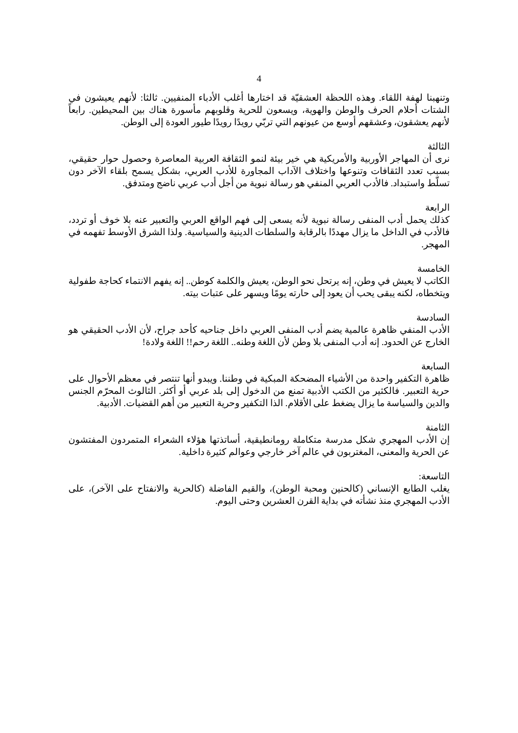4
وتنهبنا لهفة اللقاء. وهذه اللحظة العشقيّة قد اختارها أغلب الأدباء المنفيين. ثالثا: لأنهم يعيشون في الشتات أحلام الحرف والوطن والهوية، ويسعون للحرية وقلوبهم مأسورة هناك بين المحيطين. رابعاً لأنهم يعشقون، وعشقهم أوسع من عيونهم التي تربّي رويدًا رويدًا طيور العودة إلى الوطن.
الثالثة
نرى أن المهاجر الأوربية والأمريكية هي خير بيئة لنمو الثقافة العربية المعاصرة وحصول حوار حقيقي، بسبب تعدد الثقافات وتنوعها واختلاف الآداب المجاورة للأدب العربي، بشكل يسمح بلقاء الآخر دون تسلّط واستبداد. فالأدب العربي المنفي هو رسالة نبوية من أجل أدب عربي ناضج ومتدفق.
الرابعة
كذلك يحمل أدب المنفى رسالة نبوية لأنه يسعى إلى فهم الواقع العربي والتعبير عنه بلا خوف أو تردد، فالأدب في الداخل ما يزال مهددًا بالرقابة والسلطات الدينية والسياسية. ولذا الشرق الأوسط تفهمه في المهجر.
الخامسة
الكاتب لا يعيش في وطن، إنه يرتحل نحو الوطن، يعيش والكلمة كوطن.. إنه يفهم الانتماء كحاجة طفولية ويتخطاه، لكنه يبقى يحب أن يعود إلى حارته يومًا ويسهر على عتبات بيته.
السادسة
الأدب المنفي ظاهرة عالمية يضم أدب المنفى العربي داخل جناحيه كأحد جراح، لأن الأدب الحقيقي هو الخارج عن الحدود. إنه أدب المنفى بلا وطن لأن اللغة وطنه.. اللغة رحم!! اللغة ولادة!
السابعة
ظاهرة التكفير واحدة من الأشياء المضحكة المبكية في وطننا. ويبدو أنها تنتصر في معظم الأحوال على حرية التعبير. فالكثير من الكتب الأدبية تمنع من الدخول إلى بلد عربي أو أكثر. الثالوث المحرّم الجنس والدين والسياسة ما يزال يضغط على الأقلام. الذا التكفير وحرية التعبير من أهم القضيات. الأدبية.
الثامنة
إن الأدب المهجري شكل مدرسة متكاملة رومانطيقية، أساتذتها هؤلاء الشعراء المتمردون المفتشون عن الحرية والمعنى، المغتربون في عالم آخر خارجي وعوالم كثيرة داخلية.
التاسعة:
يغلب الطابع الإنساني (كالحنين ومحبة الوطن)، والقيم الفاضلة (كالحرية والانفتاح على الآخر)، على الأدب المهجري منذ نشأته في بداية القرن العشرين وحتى اليوم.